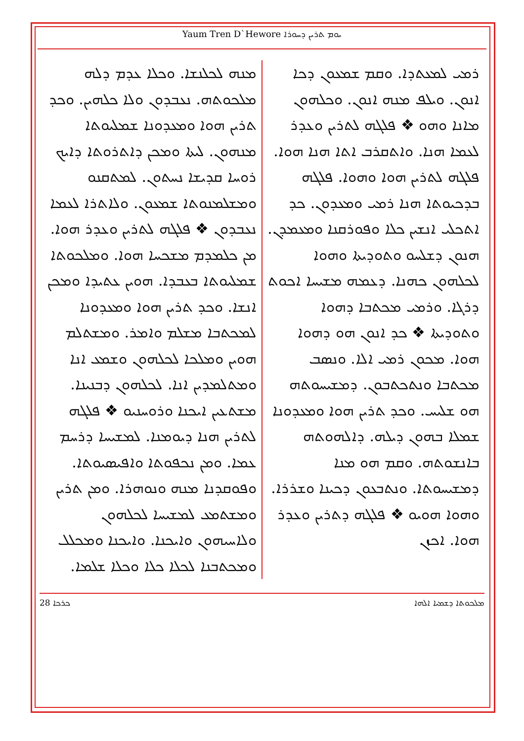Yaum Tren D`Hewore ܝܘܡ ܬܪܝܢ ܕܚܘܪܐ
ܪܡܝ ܠܡܥܬܕܐ. ܘܩܡ ܫܡܥܘܢ ܕܟܐ ܐܢܘܢ. ܘܝܠܦ ܡܢܗ ܐܢܘܢ. ܘܟܠܗܘܢ ܡܐܢܐ ܘܗܘ ❖ ܦܠܓܗ ܠܬܪܝܢ ܘܥܕܪ ܠܥܡܐ ܗܢܐ. ܘܐܬܩܪܒ ܐܬܐ ܗܢܐ ܗܘܐ. ܦܠܓܗ ܠܬܪܝܢ ܗܘܐ ܘܗܘܐ. ܦܠܓܗ ܒܕܟܝܘܬܐ ܗܢܐ ܪܡܝ ܘܡܥܕܘܢ. ܟܕ ܐܬܟܠܝ ܐܢܫܝܢ ܟܠܐ ܘܦܘܪܩܢܐ ܘܡܥܡܕܢ. ܗܢܘܢ ܕܫܠܚܘ ܘܬܘܕܝܬܐ ܘܗܘܐ ܠܟܠܗܘܢ ܟܗܢܐ. ܕܥܡܗ ܡܫܝܚܐ ܐܟܘܬ ܕܪܓܐ. ܘܪܡܝ ܡܟܬܒܐ ܕܗܘܐ ܘܬܘܕܝܬܐ ❖ ܟܕ ܐܢܘܢ ܗܘ ܕܗܘܐ ܗܘܐ. ܡܟܘܢ ܪܡܝ ܐܠܐ. ܘܢܣܒ ܡܟܬܒܐ ܘܢܬܟܬܒܘܢ. ܕܡܫܝܚܘܬܗ ܗܘ ܫܠܝܚ. ܘܟܕ ܬܪܝܢ ܗܘܐ ܘܡܥܕܘܢܐ ܫܡܠܐ ܒܗܘܢ ܕܝܠܗ. ܕܐܠܗܘܬܗ ܒܐܢܫܘܬܗ. ܘܩܡ ܗܘ ܡܢܐ ܕܡܫܝܚܘܬܐ. ܘܢܬܒܥܘܢ ܕܟܝܢܐ ܘܫܪܪܐ. ܘܗܘܐ ܗܘܝܘ ❖ ܦܠܓܗ ܕܬܪܝܢ ܘܥܕܪ ܗܘܐ. ܐܟܙܢ
ܡܢܗ ܠܟܠܢܫܐ. ܘܟܠܐ ܥܕܡ ܕܠܗ ܡܠܟܘܬܗ. ܢܥܒܕܘܢ ܘܠܐ ܟܠܗܝܢ. ܘܟܕ ܬܪܝܢ ܗܘܐ ܘܡܥܕܘܢܐ ܫܡܠܝܘܬܐ ܡܢܗܘܢ. ܠܝܬܐ ܘܡܟܢ ܕܐܬܪܘܬܐ ܕܐܝܟ ܪܘܚܐ ܩܕܝܫܐ ܢܚܬܘܢ. ܠܡܬܩܢܘ ܘܡܫܠܡܢܘܬܐ ܫܡܥܘܢ. ܘܠܐܬܪܐ ܠܥܡܐ ܢܥܒܕܘܢ ❖ ܦܠܓܗ ܠܬܪܝܢ ܘܥܕܪ ܗܘܐ. ܡܢ ܟܠܡܕܡ ܡܫܟܚܐ ܗܘܐ. ܘܡܠܟܘܬܐ ܫܡܠܝܘܬܐ ܒܥܒܕܐ. ܗܘܝܢ ܥܬܝܕܐ ܘܡܟܢ ܐܢܫܐ. ܘܟܕ ܬܪܝܢ ܗܘܐ ܘܡܥܕܘܢܐ ܠܡܟܬܒܐ ܡܫܠܡ ܘܐܡܪ. ܘܡܫܬܠܡ ܗܘܝܢ ܘܡܠܟܐ ܠܟܠܗܘܢ ܘܫܡܥ ܐܢܐ ܘܡܬܠܡܕܝܢ ܐܢܐ. ܠܟܠܗܘܢ ܕܒܢܝܢܐ. ܡܫܬܥܝܢ ܐܝܟܢܐ ܘܪܘܚܢܝܘ ❖ ܦܠܓܗ ܠܬܪܝܢ ܗܢܐ ܕܝܘܡܢܐ. ܠܡܫܝܚܐ ܕܪܚܡ ܥܡܐ. ܘܡܢ ܢܟܦܘܬܐ ܘܐܦܝܣܝܘܬܐ. ܘܦܘܩܕܢܐ ܡܢܗ ܘܢܘܗܪܐ. ܘܡܢ ܬܪܝܢ ܘܡܫܬܡܥ ܠܡܫܝܚܐ ܠܟܠܗܘܢ ܘܠܐܚܝܗܘܢ ܘܐܝܟܢܐ. ܘܐܝܟܢܐ ܘܡܟܠܠ ܘܡܟܬܒܢܐ ܠܟܠܐ ܟܠܐ ܘܟܠܐ ܫܠܡܐ.
ܟܪܟܐ 28 ܡܠܟܘܬܐ ܕܫܡܝܐ ܐܠܗܐ